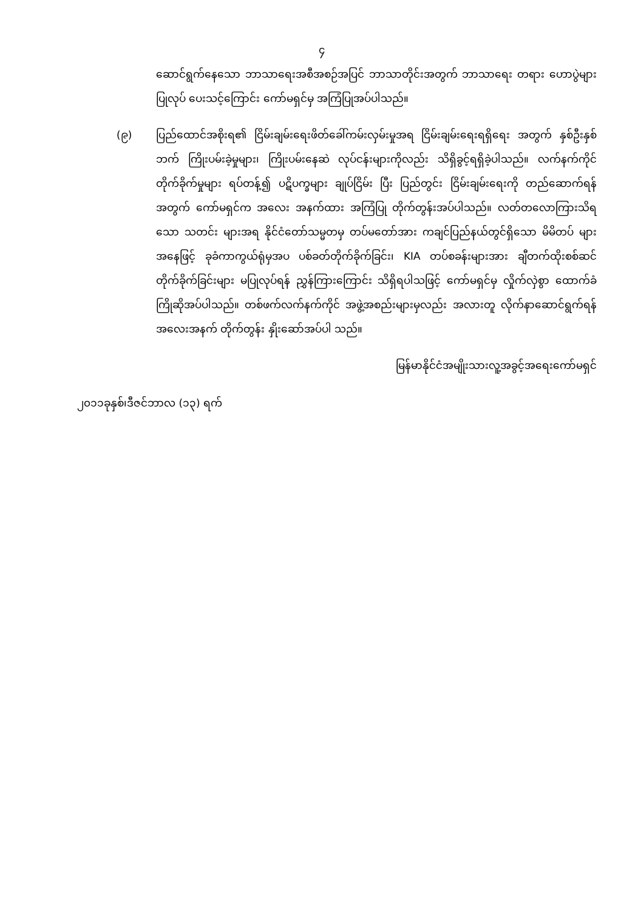၄
ဆောင်ရွက်နေသော ဘာသာရေးအစီအစဉ်အပြင် ဘာသာတိုင်းအတွက် ဘာသာရေး တရား ဟောပွဲများ ပြုလုပ် ပေးသင့်ကြောင်း ကော်မရှင်မှ အကြံပြုအပ်ပါသည်။
(၉) ပြည်ထောင်အစိုးရ၏ ငြိမ်းချမ်းရေးဖိတ်ခေါ်ကမ်းလှမ်းမှုအရ ငြိမ်းချမ်းရေးရရှိရေး အတွက် နှစ်ဦးနှစ်ဘက် ကြိုးပမ်းခဲ့မှုများ၊ ကြိုးပမ်းနေဆဲ လုပ်ငန်းများကိုလည်း သိရှိခွင့်ရရှိခဲ့ပါသည်။ လက်နက်ကိုင် တိုက်ခိုက်မှုများ ရပ်တန့်၍ ပဋိပက္ခများ ချုပ်ငြိမ်း ပြီး ပြည်တွင်း ငြိမ်းချမ်းရေးကို တည်ဆောက်ရန်အတွက် ကော်မရှင်က အလေး အနက်ထား အကြံပြု တိုက်တွန်းအပ်ပါသည်။ လတ်တလောကြားသိရသော သတင်း များအရ နိုင်ငံတော်သမ္မတမှ တပ်မတော်အား ကချင်ပြည်နယ်တွင်ရှိသော မိမိတပ် များအနေဖြင့် ခုခံကာကွယ်ရုံမှအပ ပစ်ခတ်တိုက်ခိုက်ခြင်း၊ KIA တပ်စခန်းများအား ချီတက်ထိုးစစ်ဆင် တိုက်ခိုက်ခြင်းများ မပြုလုပ်ရန် ညွှန်ကြားကြောင်း သိရှိရပါသဖြင့် ကော်မရှင်မှ လှိုက်လှဲစွာ ထောက်ခံ ကြိုဆိုအပ်ပါသည်။ တစ်ဖက်လက်နက်ကိုင် အဖွဲ့အစည်းများမှလည်း အလားတူ လိုက်နာဆောင်ရွက်ရန် အလေးအနက် တိုက်တွန်း နှိုးဆော်အပ်ပါ သည်။
မြန်မာနိုင်ငံအမျိုးသားလူ့အခွင့်အရေးကော်မရှင်
၂၀၁၁ခုနှစ်၊ဒီဇင်ဘာလ (၁၃) ရက်